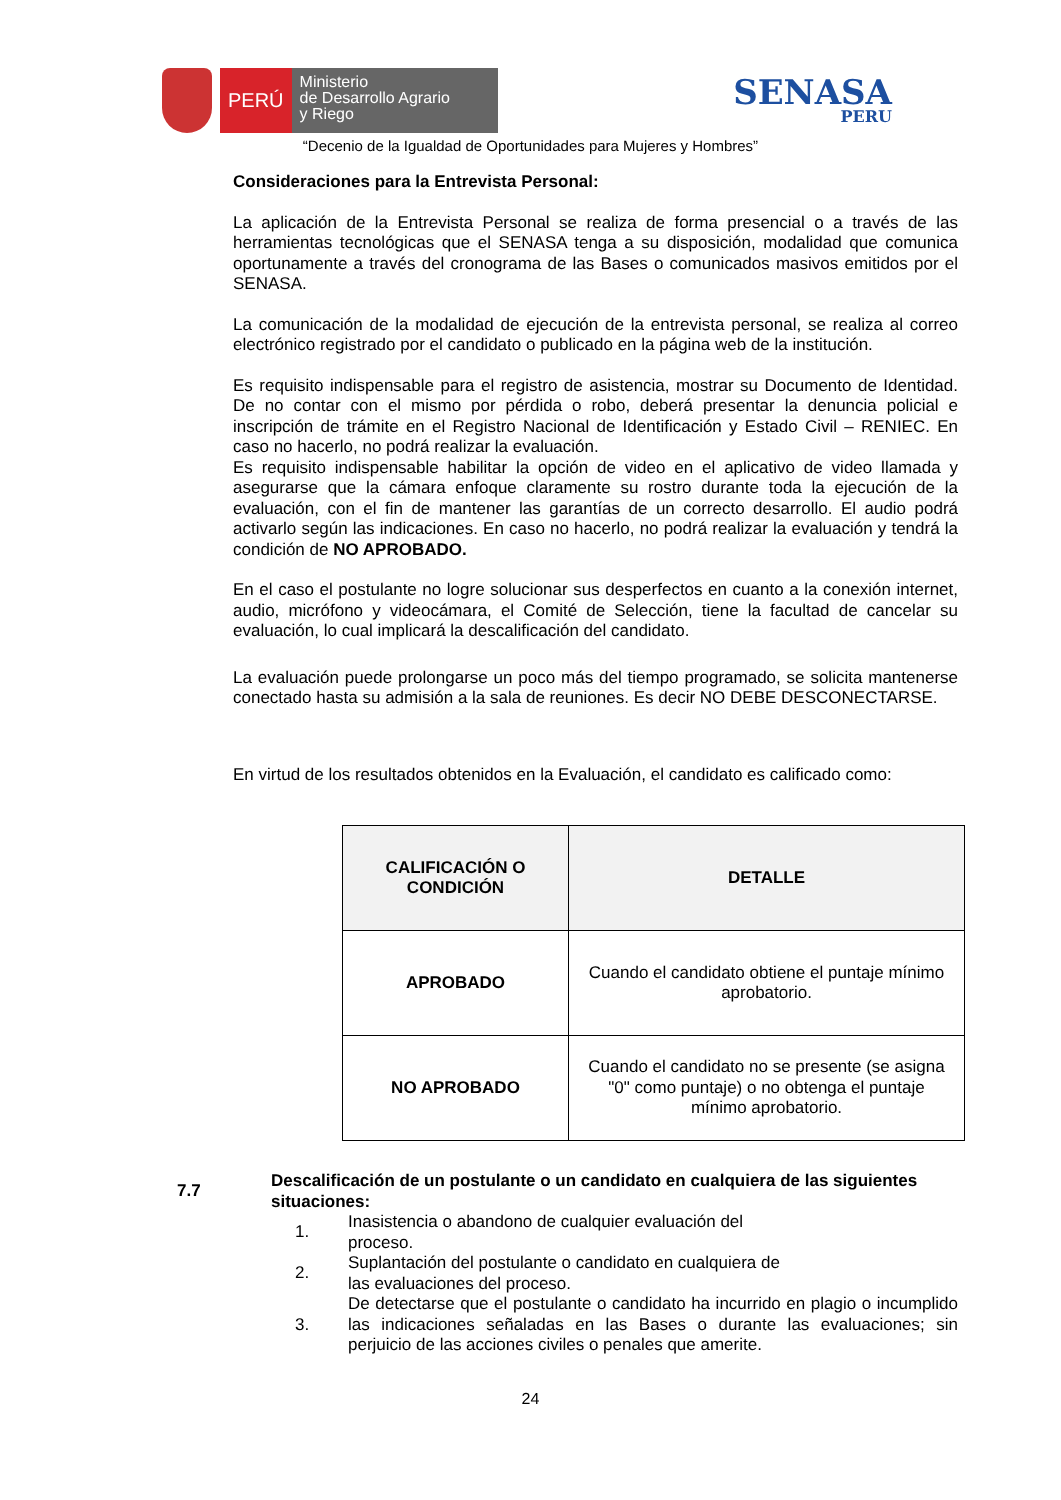PERÚ
Ministerio
de Desarrollo Agrario
y Riego
SENASA
PERU
“Decenio de la Igualdad de Oportunidades para Mujeres y Hombres”
Consideraciones para la Entrevista Personal:
La aplicación de la Entrevista Personal se realiza de forma presencial o a través de las herramientas tecnológicas que el SENASA tenga a su disposición, modalidad que comunica oportunamente a través del cronograma de las Bases o comunicados masivos emitidos por el SENASA.
La comunicación de la modalidad de ejecución de la entrevista personal, se realiza al correo electrónico registrado por el candidato o publicado en la página web de la institución.
Es requisito indispensable para el registro de asistencia, mostrar su Documento de Identidad. De no contar con el mismo por pérdida o robo, deberá presentar la denuncia policial e inscripción de trámite en el Registro Nacional de Identificación y Estado Civil – RENIEC. En caso no hacerlo, no podrá realizar la evaluación.
Es requisito indispensable habilitar la opción de video en el aplicativo de video llamada y asegurarse que la cámara enfoque claramente su rostro durante toda la ejecución de la evaluación, con el fin de mantener las garantías de un correcto desarrollo. El audio podrá activarlo según las indicaciones. En caso no hacerlo, no podrá realizar la evaluación y tendrá la condición de NO APROBADO.
En el caso el postulante no logre solucionar sus desperfectos en cuanto a la conexión internet, audio, micrófono y videocámara, el Comité de Selección, tiene la facultad de cancelar su evaluación, lo cual implicará la descalificación del candidato.
La evaluación puede prolongarse un poco más del tiempo programado, se solicita mantenerse conectado hasta su admisión a la sala de reuniones. Es decir NO DEBE DESCONECTARSE.
En virtud de los resultados obtenidos en la Evaluación, el candidato es calificado como:
| CALIFICACIÓN O CONDICIÓN | DETALLE |
| --- | --- |
| APROBADO | Cuando el candidato obtiene el puntaje mínimo aprobatorio. |
| NO APROBADO | Cuando el candidato no se presente (se asigna "0" como puntaje) o no obtenga el puntaje mínimo aprobatorio. |
7.7
Descalificación de un postulante o un candidato en cualquiera de las siguientes situaciones:
1.
Inasistencia o abandono de cualquier evaluación del proceso.
2.
Suplantación del postulante o candidato en cualquiera de las evaluaciones del proceso.
3.
De detectarse que el postulante o candidato ha incurrido en plagio o incumplido las indicaciones señaladas en las Bases o durante las evaluaciones; sin perjuicio de las acciones civiles o penales que amerite.
24